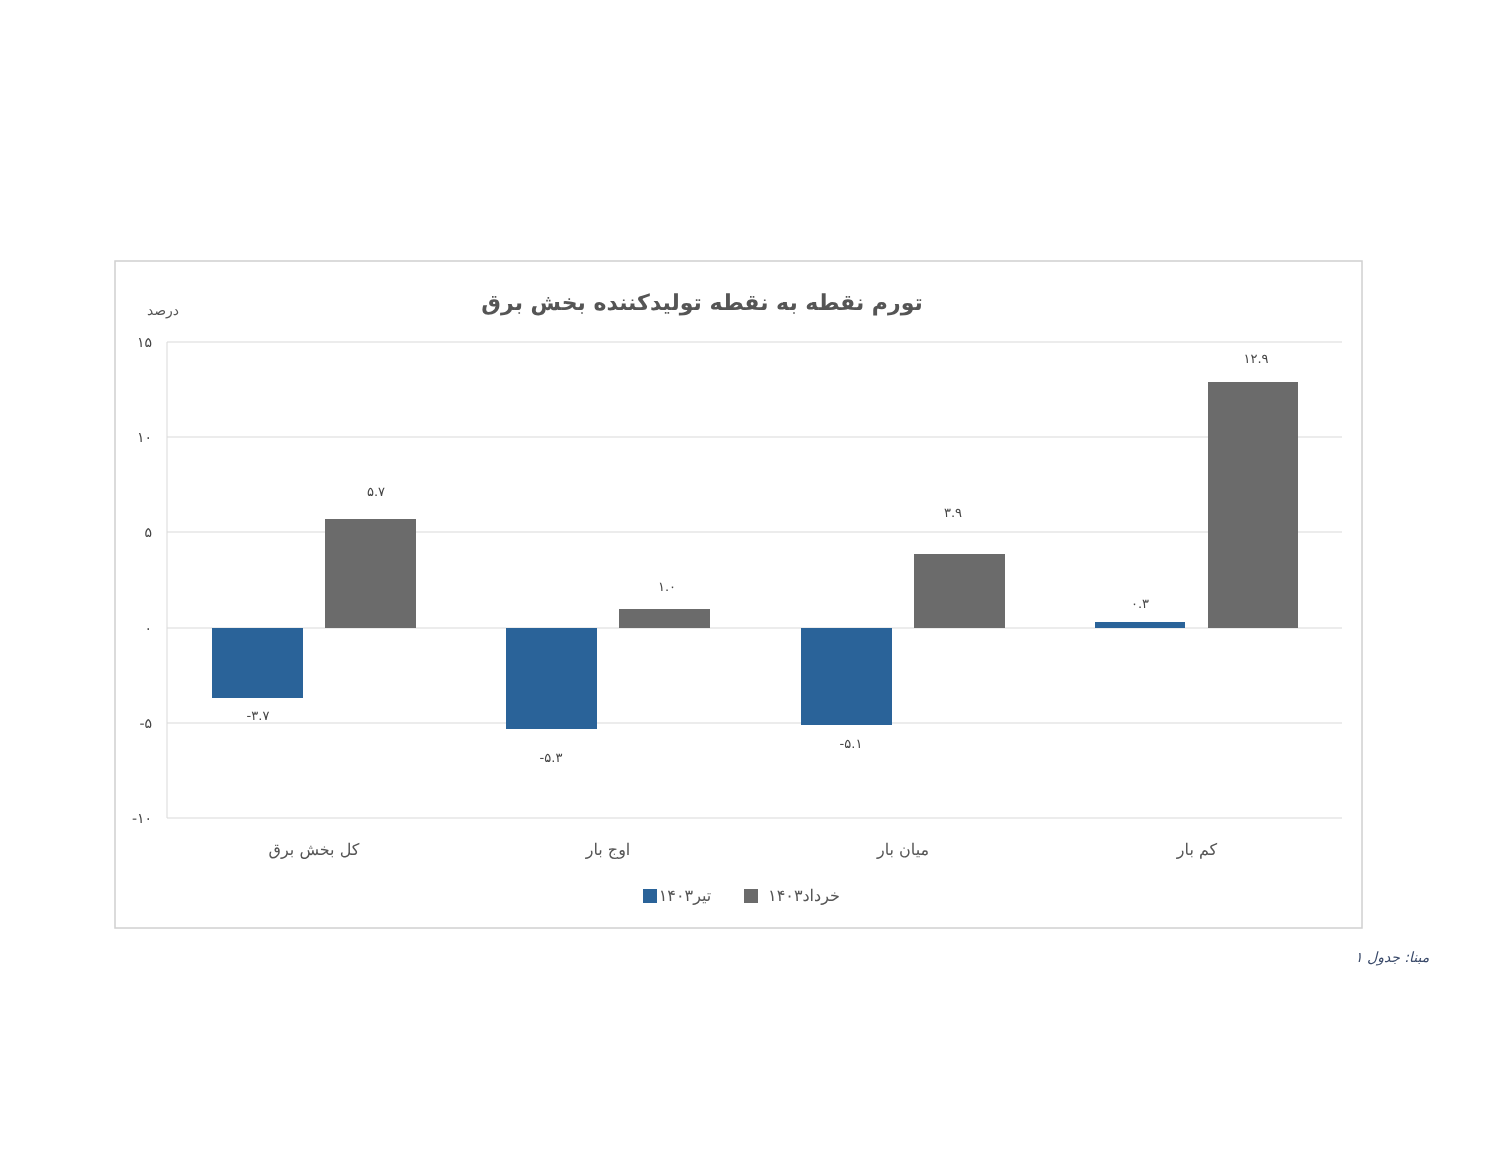تورم نقطه به نقطه تولیدکننده بخش برق
درصد
۱۵
۱۰
۵
۰
-۵
-۱۰
-۳.۷
۵.۷
-۵.۳
۱.۰
-۵.۱
۳.۹
۰.۳
۱۲.۹
کل بخش برق
اوج بار
میان بار
کم بار
تیر۱۴۰۳
خرداد۱۴۰۳
مبنا: جدول ۱